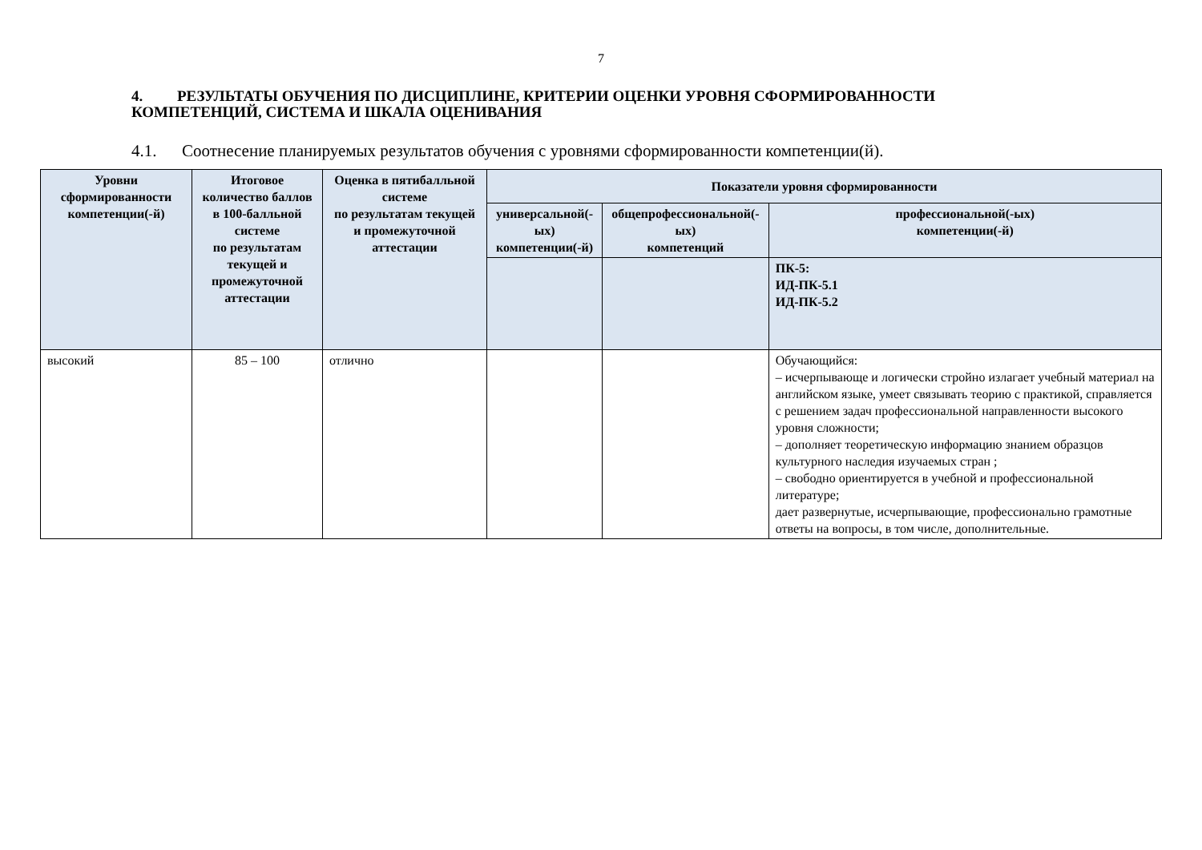7
4. РЕЗУЛЬТАТЫ ОБУЧЕНИЯ ПО ДИСЦИПЛИНЕ, КРИТЕРИИ ОЦЕНКИ УРОВНЯ СФОРМИРОВАННОСТИ КОМПЕТЕНЦИЙ, СИСТЕМА И ШКАЛА ОЦЕНИВАНИЯ
4.1. Соотнесение планируемых результатов обучения с уровнями сформированности компетенции(й).
| Уровни сформированности компетенции(-й) | Итоговое количество баллов в 100-балльной системе по результатам текущей и промежуточной аттестации | Оценка в пятибалльной системе по результатам текущей и промежуточной аттестации | Показатели уровня сформированности | | |
| --- | --- | --- | --- | --- | --- |
| | | | универсальной(-ых) компетенции(-й) | общепрофессиональной(-ых) компетенций | профессиональной(-ых) компетенции(-й) |
| | | | | | ПК-5: ИД-ПК-5.1 ИД-ПК-5.2 |
| высокий | 85 – 100 | отлично | | | Обучающийся: – исчерпывающе и логически стройно излагает учебный материал на английском языке, умеет связывать теорию с практикой, справляется с решением задач профессиональной направленности высокого уровня сложности; – дополняет теоретическую информацию знанием образцов культурного наследия изучаемых стран ; – свободно ориентируется в учебной и профессиональной литературе; дает развернутые, исчерпывающие, профессионально грамотные ответы на вопросы, в том числе, дополнительные. |